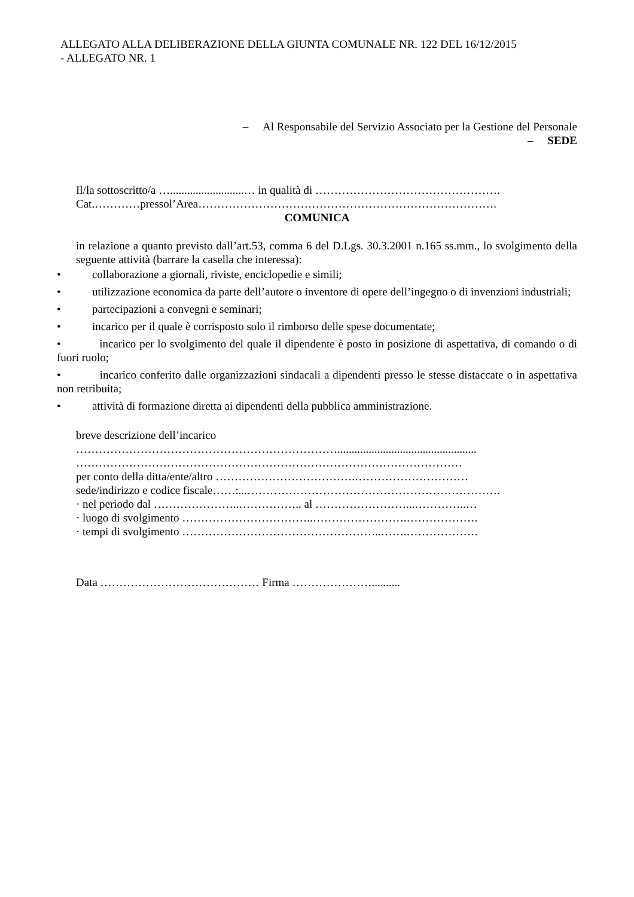ALLEGATO ALLA DELIBERAZIONE DELLA GIUNTA COMUNALE NR. 122 DEL 16/12/2015
- ALLEGATO NR. 1
– Al Responsabile del Servizio Associato per la Gestione del Personale
– SEDE
Il/la sottoscritto/a …..........................… in qualità di ………………………………………….
Cat.…………pressol’Area…………………………………………………………………….
COMUNICA
in relazione a quanto previsto dall’art.53, comma 6 del D.Lgs. 30.3.2001 n.165 ss.mm., lo svolgimento della seguente attività (barrare la casella che interessa):
• collaborazione a giornali, riviste, enciclopedie e simili;
• utilizzazione economica da parte dell’autore o inventore di opere dell’ingegno o di invenzioni industriali;
• partecipazioni a convegni e seminari;
• incarico per il quale è corrisposto solo il rimborso delle spese documentate;
• incarico per lo svolgimento del quale il dipendente è posto in posizione di aspettativa, di comando o di fuori ruolo;
• incarico conferito dalle organizzazioni sindacali a dipendenti presso le stesse distaccate o in aspettativa non retribuita;
• attività di formazione diretta ai dipendenti della pubblica amministrazione.
breve descrizione dell’incarico
…………………………………………………………….................................................
…………………………………………………………………………………………
per conto della ditta/ente/altro ……………………………….…………………………
sede/indirizzo e codice fiscale……:...………………………………………………………….
· nel periodo dal …………………..…………….. al ……………………...…………..…
· luogo di svolgimento ……………………………..…………………….……………….
· tempi di svolgimento ……………………………………………..…….……………….
Data …………………………………… Firma …………………..........